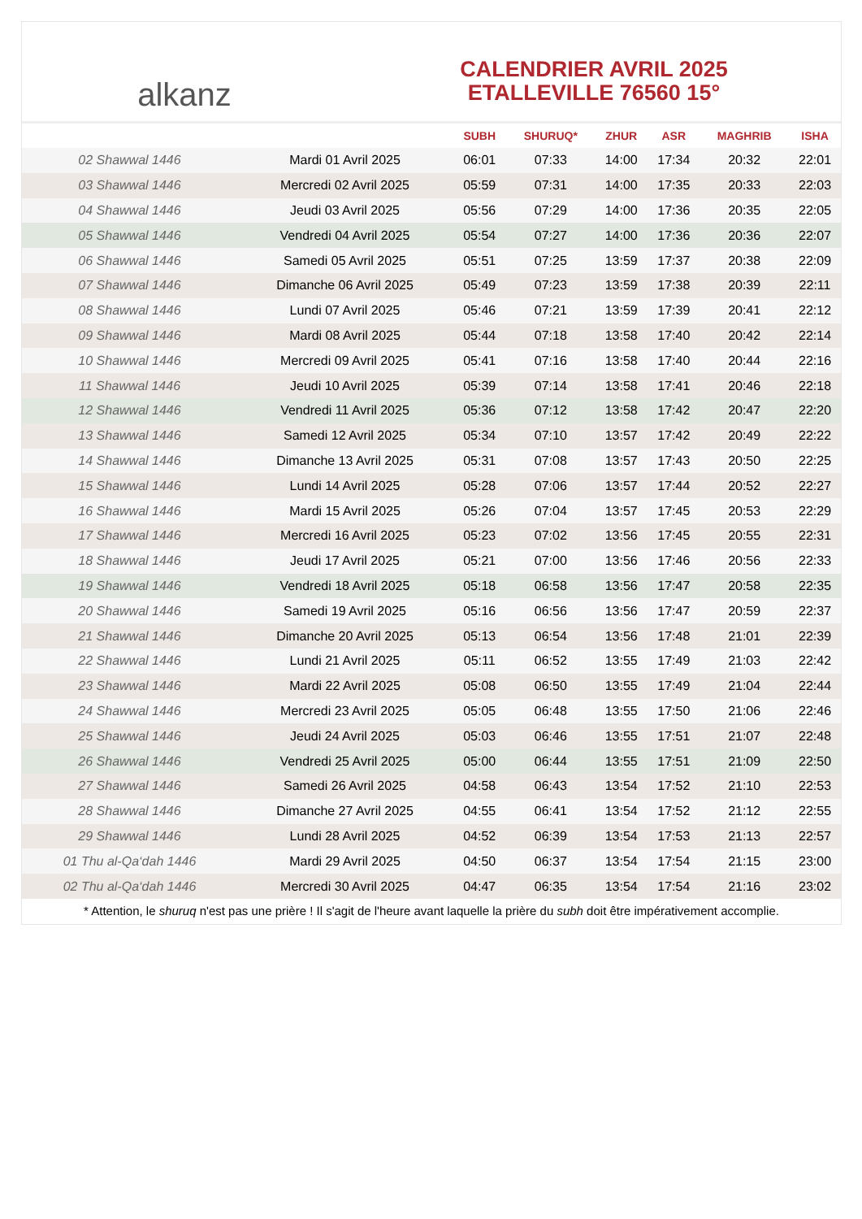alkanz
CALENDRIER AVRIL 2025
ETALLEVILLE 76560 15°
| | | SUBH | SHURUQ* | ZHUR | ASR | MAGHRIB | ISHA |
| --- | --- | --- | --- | --- | --- | --- | --- |
| 02 Shawwal 1446 | Mardi 01 Avril 2025 | 06:01 | 07:33 | 14:00 | 17:34 | 20:32 | 22:01 |
| 03 Shawwal 1446 | Mercredi 02 Avril 2025 | 05:59 | 07:31 | 14:00 | 17:35 | 20:33 | 22:03 |
| 04 Shawwal 1446 | Jeudi 03 Avril 2025 | 05:56 | 07:29 | 14:00 | 17:36 | 20:35 | 22:05 |
| 05 Shawwal 1446 | Vendredi 04 Avril 2025 | 05:54 | 07:27 | 14:00 | 17:36 | 20:36 | 22:07 |
| 06 Shawwal 1446 | Samedi 05 Avril 2025 | 05:51 | 07:25 | 13:59 | 17:37 | 20:38 | 22:09 |
| 07 Shawwal 1446 | Dimanche 06 Avril 2025 | 05:49 | 07:23 | 13:59 | 17:38 | 20:39 | 22:11 |
| 08 Shawwal 1446 | Lundi 07 Avril 2025 | 05:46 | 07:21 | 13:59 | 17:39 | 20:41 | 22:12 |
| 09 Shawwal 1446 | Mardi 08 Avril 2025 | 05:44 | 07:18 | 13:58 | 17:40 | 20:42 | 22:14 |
| 10 Shawwal 1446 | Mercredi 09 Avril 2025 | 05:41 | 07:16 | 13:58 | 17:40 | 20:44 | 22:16 |
| 11 Shawwal 1446 | Jeudi 10 Avril 2025 | 05:39 | 07:14 | 13:58 | 17:41 | 20:46 | 22:18 |
| 12 Shawwal 1446 | Vendredi 11 Avril 2025 | 05:36 | 07:12 | 13:58 | 17:42 | 20:47 | 22:20 |
| 13 Shawwal 1446 | Samedi 12 Avril 2025 | 05:34 | 07:10 | 13:57 | 17:42 | 20:49 | 22:22 |
| 14 Shawwal 1446 | Dimanche 13 Avril 2025 | 05:31 | 07:08 | 13:57 | 17:43 | 20:50 | 22:25 |
| 15 Shawwal 1446 | Lundi 14 Avril 2025 | 05:28 | 07:06 | 13:57 | 17:44 | 20:52 | 22:27 |
| 16 Shawwal 1446 | Mardi 15 Avril 2025 | 05:26 | 07:04 | 13:57 | 17:45 | 20:53 | 22:29 |
| 17 Shawwal 1446 | Mercredi 16 Avril 2025 | 05:23 | 07:02 | 13:56 | 17:45 | 20:55 | 22:31 |
| 18 Shawwal 1446 | Jeudi 17 Avril 2025 | 05:21 | 07:00 | 13:56 | 17:46 | 20:56 | 22:33 |
| 19 Shawwal 1446 | Vendredi 18 Avril 2025 | 05:18 | 06:58 | 13:56 | 17:47 | 20:58 | 22:35 |
| 20 Shawwal 1446 | Samedi 19 Avril 2025 | 05:16 | 06:56 | 13:56 | 17:47 | 20:59 | 22:37 |
| 21 Shawwal 1446 | Dimanche 20 Avril 2025 | 05:13 | 06:54 | 13:56 | 17:48 | 21:01 | 22:39 |
| 22 Shawwal 1446 | Lundi 21 Avril 2025 | 05:11 | 06:52 | 13:55 | 17:49 | 21:03 | 22:42 |
| 23 Shawwal 1446 | Mardi 22 Avril 2025 | 05:08 | 06:50 | 13:55 | 17:49 | 21:04 | 22:44 |
| 24 Shawwal 1446 | Mercredi 23 Avril 2025 | 05:05 | 06:48 | 13:55 | 17:50 | 21:06 | 22:46 |
| 25 Shawwal 1446 | Jeudi 24 Avril 2025 | 05:03 | 06:46 | 13:55 | 17:51 | 21:07 | 22:48 |
| 26 Shawwal 1446 | Vendredi 25 Avril 2025 | 05:00 | 06:44 | 13:55 | 17:51 | 21:09 | 22:50 |
| 27 Shawwal 1446 | Samedi 26 Avril 2025 | 04:58 | 06:43 | 13:54 | 17:52 | 21:10 | 22:53 |
| 28 Shawwal 1446 | Dimanche 27 Avril 2025 | 04:55 | 06:41 | 13:54 | 17:52 | 21:12 | 22:55 |
| 29 Shawwal 1446 | Lundi 28 Avril 2025 | 04:52 | 06:39 | 13:54 | 17:53 | 21:13 | 22:57 |
| 01 Thu al-Qa‘dah 1446 | Mardi 29 Avril 2025 | 04:50 | 06:37 | 13:54 | 17:54 | 21:15 | 23:00 |
| 02 Thu al-Qa‘dah 1446 | Mercredi 30 Avril 2025 | 04:47 | 06:35 | 13:54 | 17:54 | 21:16 | 23:02 |
* Attention, le shuruq n'est pas une prière ! Il s'agit de l'heure avant laquelle la prière du subh doit être impérativement accomplie.